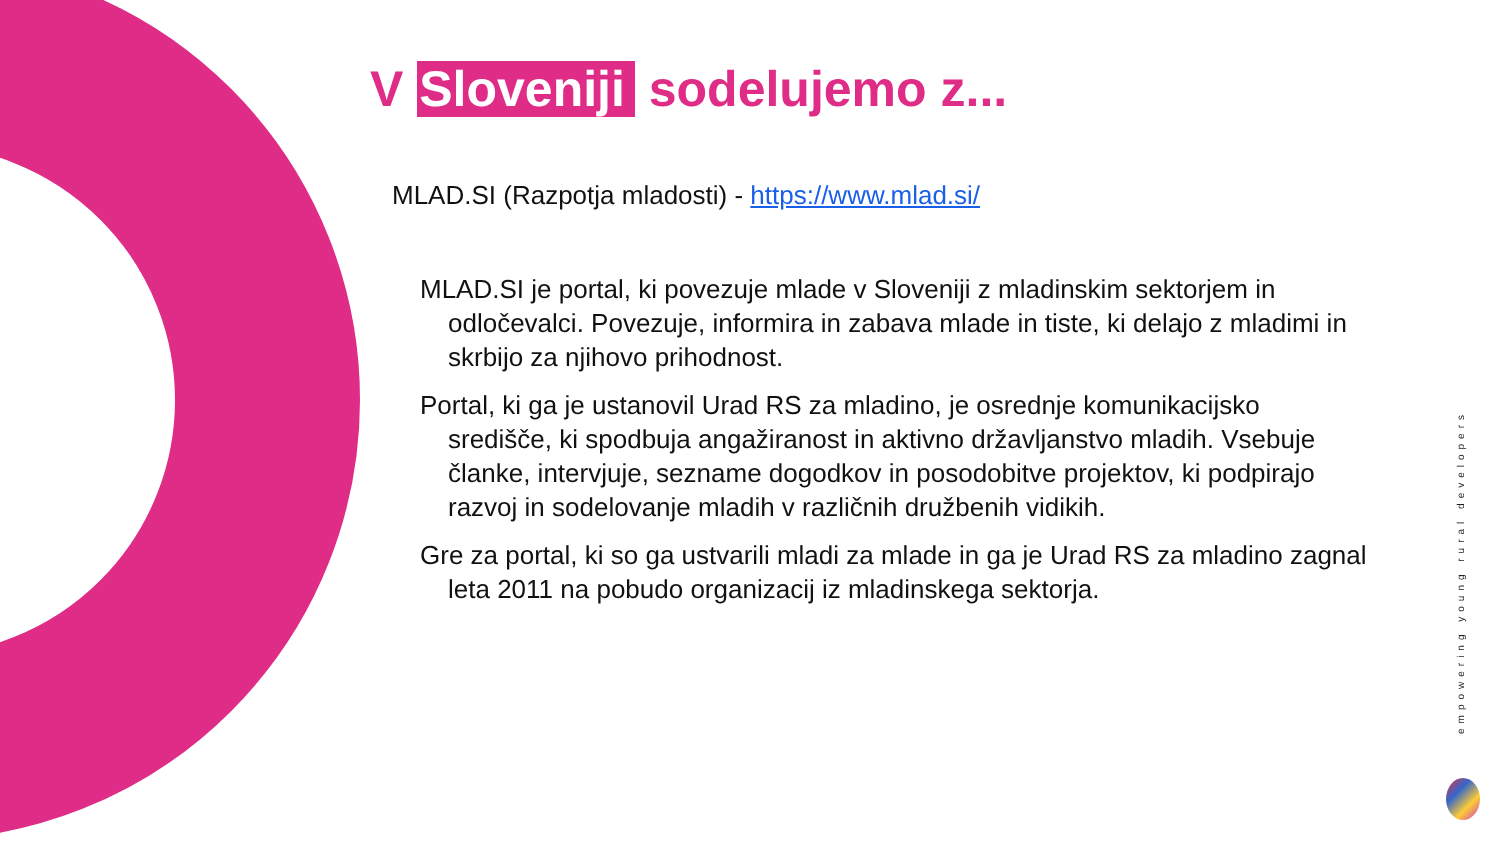V Sloveniji sodelujemo z...
MLAD.SI (Razpotja mladosti) - https://www.mlad.si/
MLAD.SI je portal, ki povezuje mlade v Sloveniji z mladinskim sektorjem in odločevalci. Povezuje, informira in zabava mlade in tiste, ki delajo z mladimi in skrbijo za njihovo prihodnost.
Portal, ki ga je ustanovil Urad RS za mladino, je osrednje komunikacijsko središče, ki spodbuja angažiranost in aktivno državljanstvo mladih. Vsebuje članke, intervjuje, sezname dogodkov in posodobitve projektov, ki podpirajo razvoj in sodelovanje mladih v različnih družbenih vidikih.
Gre za portal, ki so ga ustvarili mladi za mlade in ga je Urad RS za mladino zagnal leta 2011 na pobudo organizacij iz mladinskega sektorja.
empowering young rural developers